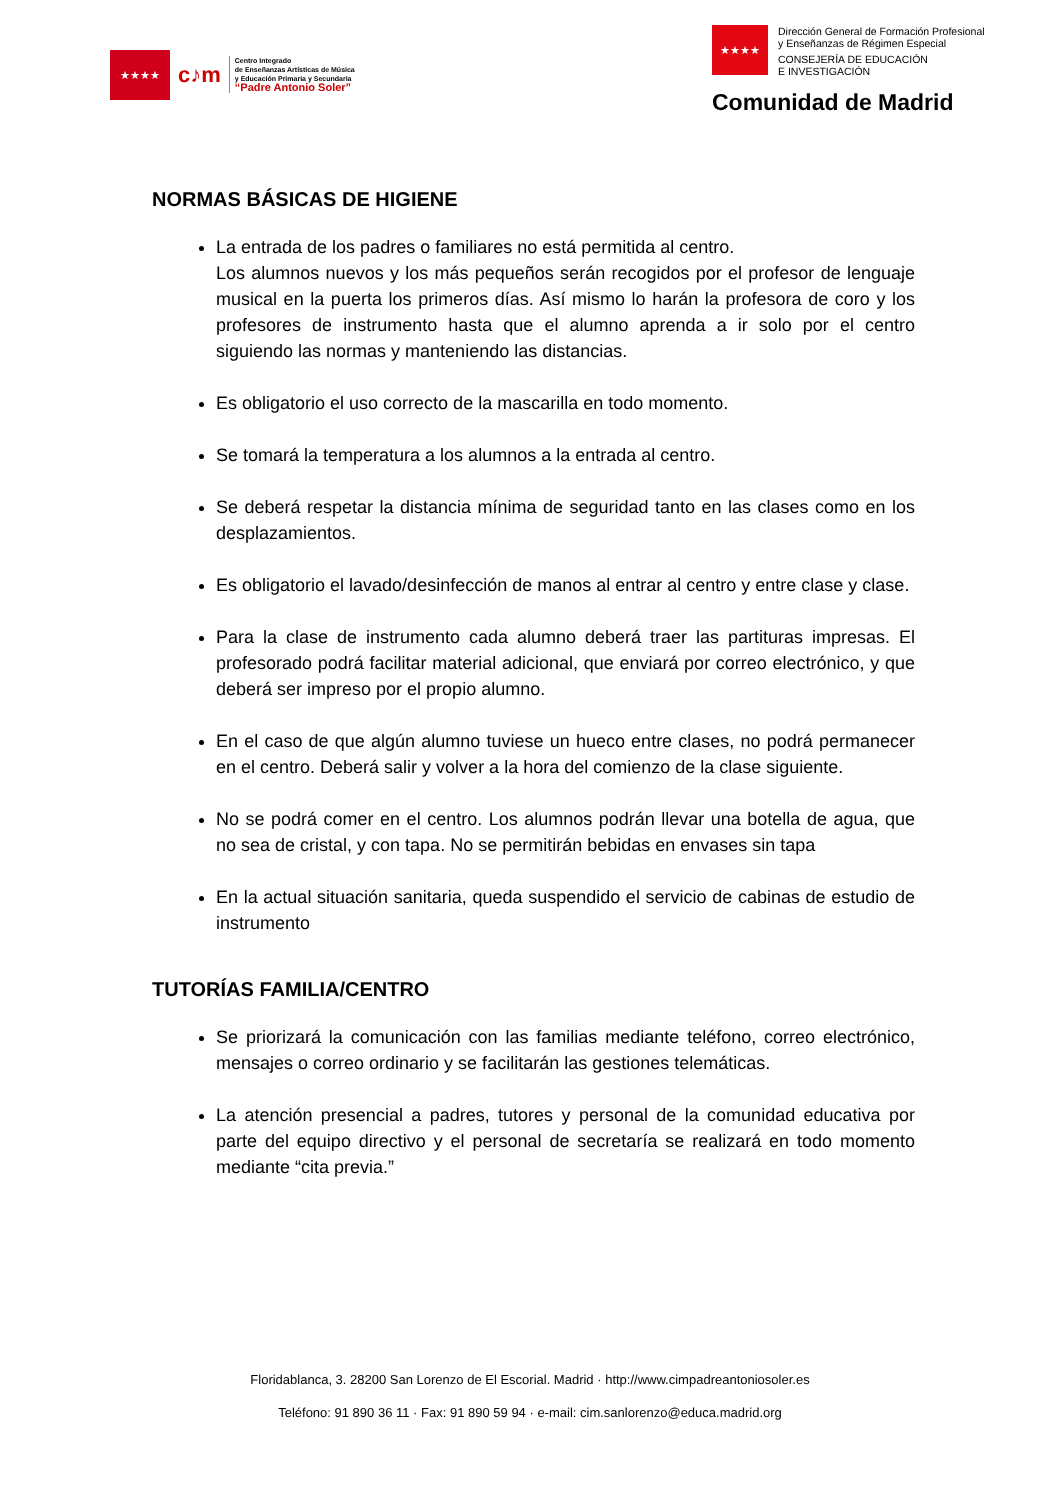★★★★
c♪m
Centro Integrado
de Enseñanzas Artísticas de Música
y Educación Primaria y Secundaria
“Padre Antonio Soler”
★★★★
Dirección General de Formación Profesional
y Enseñanzas de Régimen Especial
CONSEJERÍA DE EDUCACIÓN
E INVESTIGACIÓN
Comunidad de Madrid
NORMAS BÁSICAS DE HIGIENE
La entrada de los padres o familiares no está permitida al centro.
Los alumnos nuevos y los más pequeños serán recogidos por el profesor de lenguaje musical en la puerta los primeros días. Así mismo lo harán la profesora de coro y los profesores de instrumento hasta que el alumno aprenda a ir solo por el centro siguiendo las normas y manteniendo las distancias.
Es obligatorio el uso correcto de la mascarilla en todo momento.
Se tomará la temperatura a los alumnos a la entrada al centro.
Se deberá respetar la distancia mínima de seguridad tanto en las clases como en los desplazamientos.
Es obligatorio el lavado/desinfección de manos al entrar al centro y entre clase y clase.
Para la clase de instrumento cada alumno deberá traer las partituras impresas. El profesorado podrá facilitar material adicional, que enviará por correo electrónico, y que deberá ser impreso por el propio alumno.
En el caso de que algún alumno tuviese un hueco entre clases, no podrá permanecer en el centro. Deberá salir y volver a la hora del comienzo de la clase siguiente.
No se podrá comer en el centro. Los alumnos podrán llevar una botella de agua, que no sea de cristal, y con tapa. No se permitirán bebidas en envases sin tapa
En la actual situación sanitaria, queda suspendido el servicio de cabinas de estudio de instrumento
TUTORÍAS FAMILIA/CENTRO
Se priorizará la comunicación con las familias mediante teléfono, correo electrónico, mensajes o correo ordinario y se facilitarán las gestiones telemáticas.
La atención presencial a padres, tutores y personal de la comunidad educativa por parte del equipo directivo y el personal de secretaría se realizará en todo momento mediante “cita previa.”
Floridablanca, 3. 28200 San Lorenzo de El Escorial. Madrid · http://www.cimpadreantoniosoler.es
Teléfono: 91 890 36 11 · Fax: 91 890 59 94 · e-mail: cim.sanlorenzo@educa.madrid.org